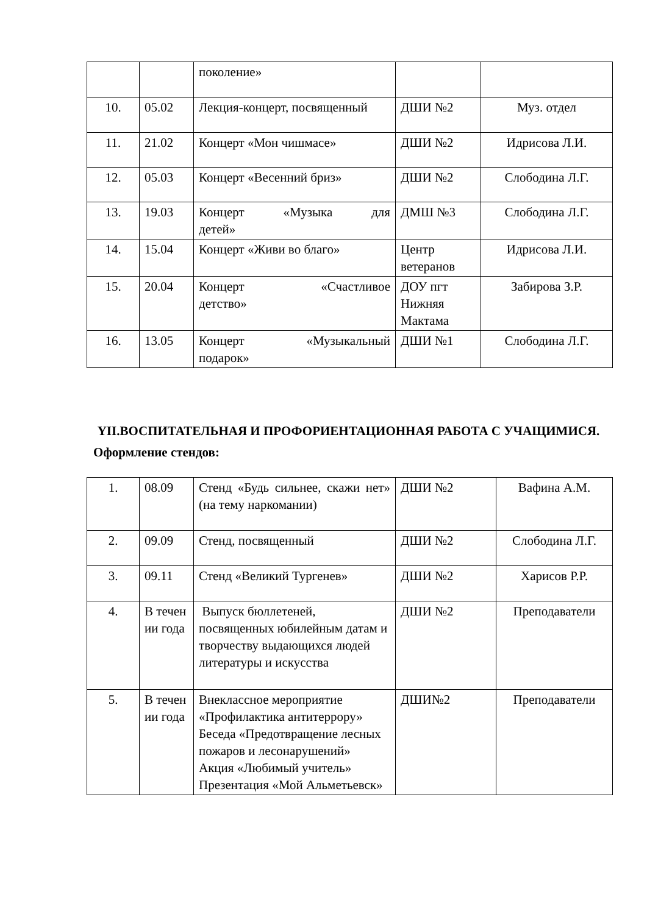| | | поколение» | | |
| 10. | 05.02 | Лекция-концерт, посвященный | ДШИ №2 | Муз. отдел |
| 11. | 21.02 | Концерт «Мон чишмасе» | ДШИ №2 | Идрисова Л.И. |
| 12. | 05.03 | Концерт «Весенний бриз» | ДШИ №2 | Слободина Л.Г. |
| 13. | 19.03 | Концерт «Музыка для детей» | ДМШ №3 | Слободина Л.Г. |
| 14. | 15.04 | Концерт «Живи во благо» | Центр ветеранов | Идрисова Л.И. |
| 15. | 20.04 | Концерт «Счастливое детство» | ДОУ пгт Нижняя Мактама | Забирова З.Р. |
| 16. | 13.05 | Концерт «Музыкальный подарок» | ДШИ №1 | Слободина Л.Г. |
YII.ВОСПИТАТЕЛЬНАЯ И ПРОФОРИЕНТАЦИОННАЯ РАБОТА С УЧАЩИМИСЯ.
Оформление стендов:
| 1. | 08.09 | Стенд «Будь сильнее, скажи нет» (на тему наркомании) | ДШИ №2 | Вафина А.М. |
| 2. | 09.09 | Стенд, посвященный | ДШИ №2 | Слободина Л.Г. |
| 3. | 09.11 | Стенд «Великий Тургенев» | ДШИ №2 | Харисов Р.Р. |
| 4. | В течен ии года | Выпуск бюллетеней, посвященных юбилейным датам и творчеству выдающихся людей литературы и искусства | ДШИ №2 | Преподаватели |
| 5. | В течен ии года | Внеклассное мероприятие «Профилактика антитеррору» Беседа «Предотвращение лесных пожаров и лесонарушений» Акция «Любимый учитель» Презентация «Мой Альметьевск» | ДШИ№2 | Преподаватели |